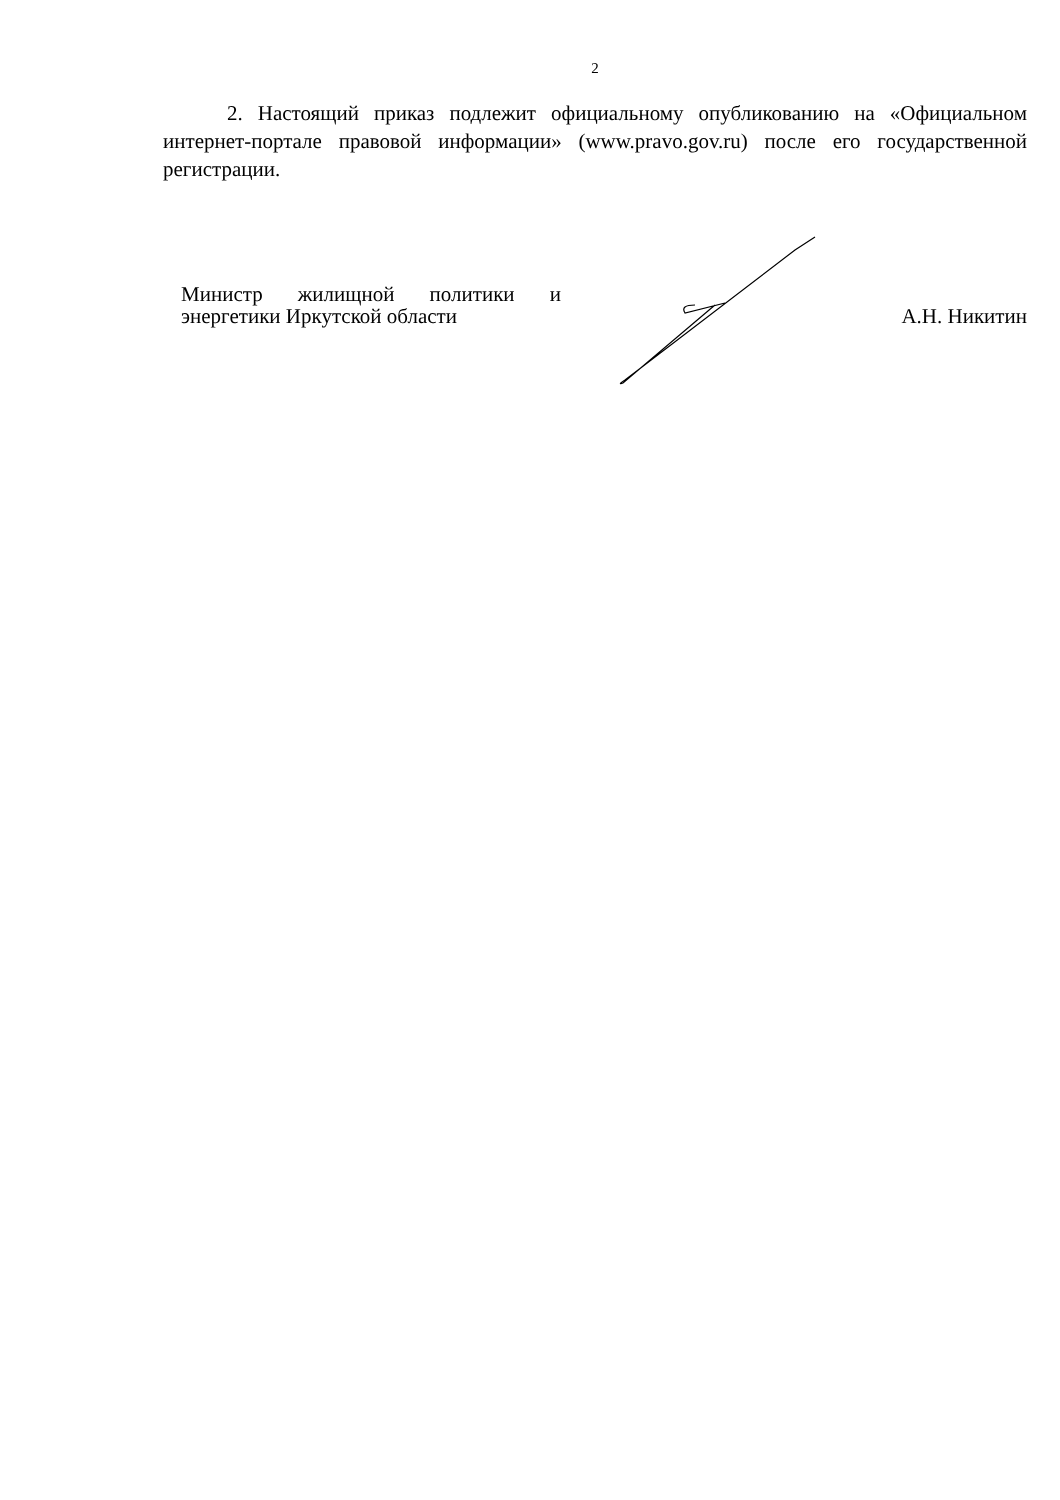2
2. Настоящий приказ подлежит официальному опубликованию на «Официальном интернет-портале правовой информации» (www.pravo.gov.ru) после его государственной регистрации.
Министр жилищной политики и энергетики Иркутской области
А.Н. Никитин